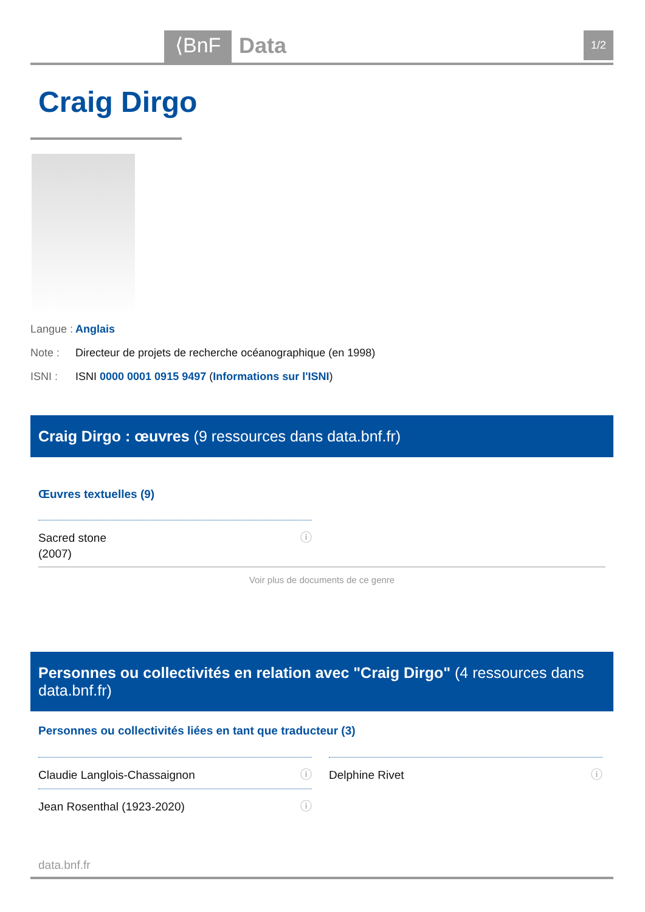⟨BnF Data 1/2
Craig Dirgo
Langue : Anglais
Note : Directeur de projets de recherche océanographique (en 1998)
ISNI : ISNI 0000 0001 0915 9497 (Informations sur l'ISNI)
Craig Dirgo : œuvres (9 ressources dans data.bnf.fr)
Œuvres textuelles (9)
Sacred stone ⓘ
(2007)
Voir plus de documents de ce genre
Personnes ou collectivités en relation avec "Craig Dirgo" (4 ressources dans data.bnf.fr)
Personnes ou collectivités liées en tant que traducteur (3)
Claudie Langlois-Chassaignon ⓘ Delphine Rivet ⓘ
Jean Rosenthal (1923-2020) ⓘ
data.bnf.fr